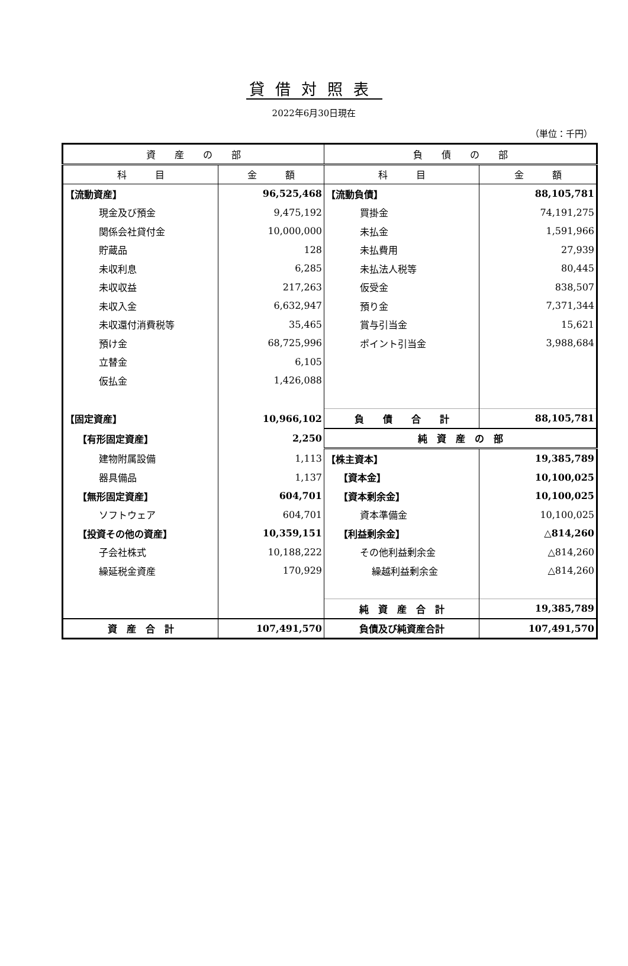貸借対照表
2022年6月30日現在
（単位：千円）
| 資 産 の 部 | | 負 債 の 部 | |
| --- | --- | --- | --- |
| 科 目 | 金 額 | 科 目 | 金 額 |
| 【流動資産】 | 96,525,468 | 【流動負債】 | 88,105,781 |
| 現金及び預金 | 9,475,192 | 買掛金 | 74,191,275 |
| 関係会社貸付金 | 10,000,000 | 未払金 | 1,591,966 |
| 貯蔵品 | 128 | 未払費用 | 27,939 |
| 未収利息 | 6,285 | 未払法人税等 | 80,445 |
| 未収収益 | 217,263 | 仮受金 | 838,507 |
| 未収入金 | 6,632,947 | 預り金 | 7,371,344 |
| 未収還付消費税等 | 35,465 | 賞与引当金 | 15,621 |
| 預け金 | 68,725,996 | ポイント引当金 | 3,988,684 |
| 立替金 | 6,105 | | |
| 仮払金 | 1,426,088 | | |
| 【固定資産】 | 10,966,102 | 負 債 合 計 | 88,105,781 |
| 【有形固定資産】 | 2,250 | 純 資 産 の 部 | |
| 建物附属設備 | 1,113 | 【株主資本】 | 19,385,789 |
| 器具備品 | 1,137 | 【資本金】 | 10,100,025 |
| 【無形固定資産】 | 604,701 | 【資本剰余金】 | 10,100,025 |
| ソフトウェア | 604,701 | 資本準備金 | 10,100,025 |
| 【投資その他の資産】 | 10,359,151 | 【利益剰余金】 | △814,260 |
| 子会社株式 | 10,188,222 | その他利益剰余金 | △814,260 |
| 繰延税金資産 | 170,929 | 繰越利益剰余金 | △814,260 |
| | | 純 資 産 合 計 | 19,385,789 |
| 資 産 合 計 | 107,491,570 | 負債及び純資産合計 | 107,491,570 |